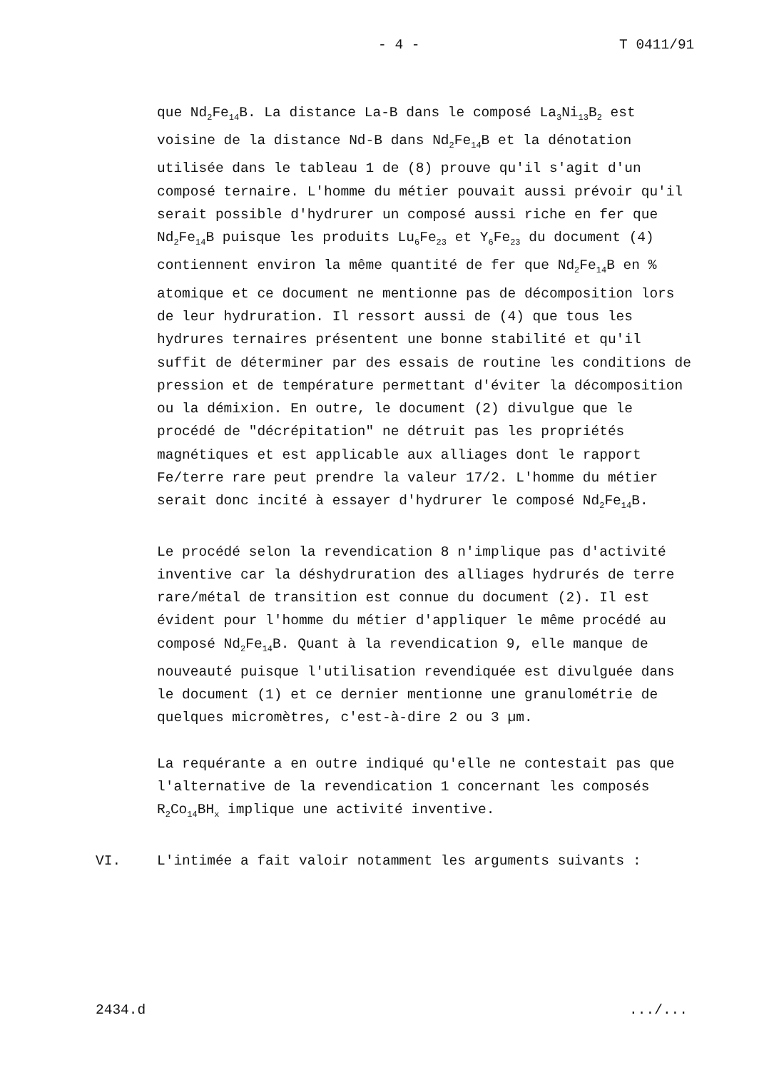- 4 - T 0411/91
que Nd<sub>2</sub>Fe<sub>14</sub>B. La distance La-B dans le composé La<sub>3</sub>Ni<sub>13</sub>B<sub>2</sub> est voisine de la distance Nd-B dans Nd<sub>2</sub>Fe<sub>14</sub>B et la dénotation utilisée dans le tableau 1 de (8) prouve qu'il s'agit d'un composé ternaire. L'homme du métier pouvait aussi prévoir qu'il serait possible d'hydrurer un composé aussi riche en fer que Nd<sub>2</sub>Fe<sub>14</sub>B puisque les produits Lu<sub>6</sub>Fe<sub>23</sub> et Y<sub>6</sub>Fe<sub>23</sub> du document (4) contiennent environ la même quantité de fer que Nd<sub>2</sub>Fe<sub>14</sub>B en % atomique et ce document ne mentionne pas de décomposition lors de leur hydruration. Il ressort aussi de (4) que tous les hydrures ternaires présentent une bonne stabilité et qu'il suffit de déterminer par des essais de routine les conditions de pression et de température permettant d'éviter la décomposition ou la démixion. En outre, le document (2) divulgue que le procédé de "décrépitation" ne détruit pas les propriétés magnétiques et est applicable aux alliages dont le rapport Fe/terre rare peut prendre la valeur 17/2. L'homme du métier serait donc incité à essayer d'hydrurer le composé Nd<sub>2</sub>Fe<sub>14</sub>B.
Le procédé selon la revendication 8 n'implique pas d'activité inventive car la déshydruration des alliages hydrurés de terre rare/métal de transition est connue du document (2). Il est évident pour l'homme du métier d'appliquer le même procédé au composé Nd<sub>2</sub>Fe<sub>14</sub>B. Quant à la revendication 9, elle manque de nouveauté puisque l'utilisation revendiquée est divulguée dans le document (1) et ce dernier mentionne une granulométrie de quelques micromètres, c'est-à-dire 2 ou 3 µm.
La requérante a en outre indiqué qu'elle ne contestait pas que l'alternative de la revendication 1 concernant les composés R<sub>2</sub>Co<sub>14</sub>BH<sub>x</sub> implique une activité inventive.
VI. L'intimée a fait valoir notamment les arguments suivants :
2434.d.../...